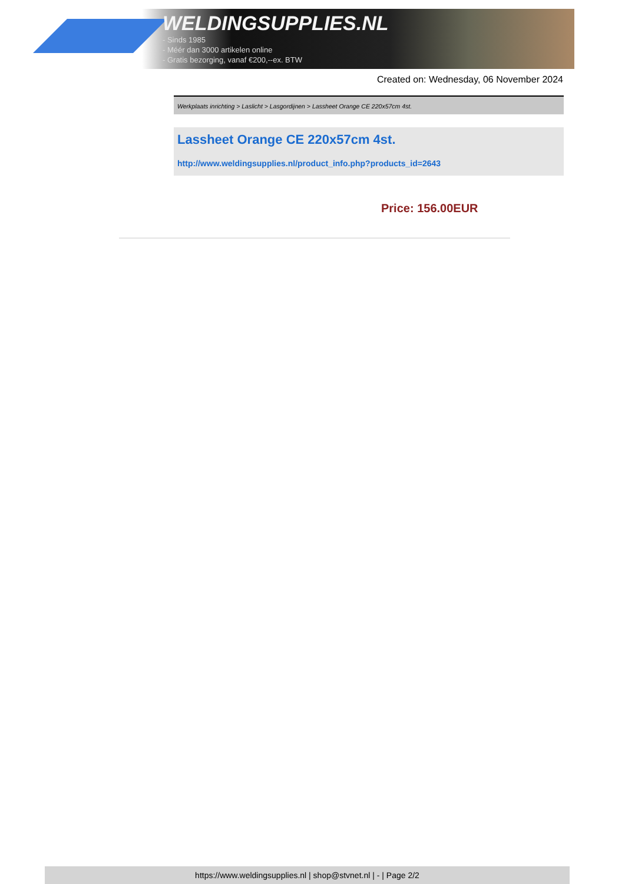WELDINGSUPPLIES.NL
- Sinds 1985
- Méér dan 3000 artikelen online
- Gratis bezorging, vanaf €200,--ex. BTW
Created on: Wednesday, 06 November 2024
Werkplaats inrichting > Laslicht > Lasgordijnen > Lassheet Orange CE 220x57cm 4st.
Lassheet Orange CE 220x57cm 4st.
http://www.weldingsupplies.nl/product_info.php?products_id=2643
Price: 156.00EUR
https://www.weldingsupplies.nl | shop@stvnet.nl | - | Page 2/2